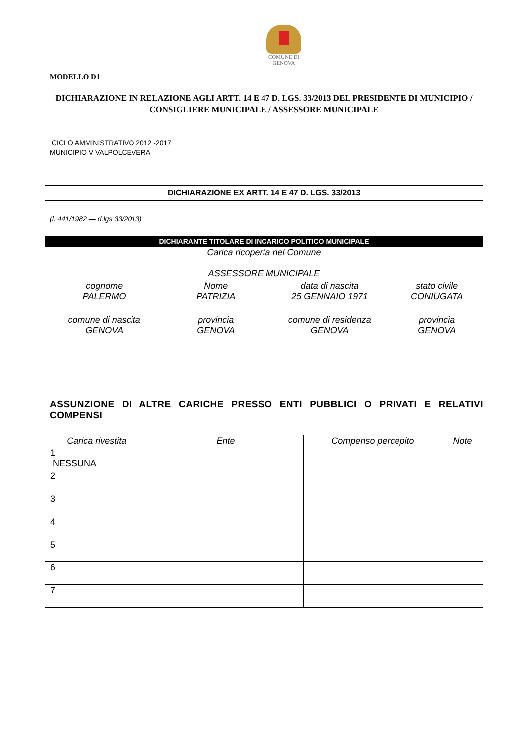COMUNE DI
GENOVA
MODELLO D1
DICHIARAZIONE IN RELAZIONE AGLI ARTT. 14 E 47 D. LGS. 33/2013 DEL PRESIDENTE DI MUNICIPIO / CONSIGLIERE MUNICIPALE / ASSESSORE MUNICIPALE
CICLO AMMINISTRATIVO 2012 -2017
MUNICIPIO V VALPOLCEVERA
DICHIARAZIONE EX ARTT. 14 E 47 D. LGS. 33/2013
(l. 441/1982 — d.lgs 33/2013)
| DICHIARANTE TITOLARE DI INCARICO POLITICO MUNICIPALE | | | |
| --- | --- | --- | --- |
| Carica ricoperta nel Comune ASSESSORE MUNICIPALE | | | |
| cognome PALERMO | Nome PATRIZIA | data di nascita 25 GENNAIO 1971 | stato civile CONIUGATA |
| comune di nascita GENOVA | provincia GENOVA | comune di residenza GENOVA | provincia GENOVA |
ASSUNZIONE DI ALTRE CARICHE PRESSO ENTI PUBBLICI O PRIVATI E RELATIVI COMPENSI
| Carica rivestita | Ente | Compenso percepito | Note |
| --- | --- | --- | --- |
| 1 NESSUNA | | | |
| 2 | | | |
| 3 | | | |
| 4 | | | |
| 5 | | | |
| 6 | | | |
| 7 | | | |